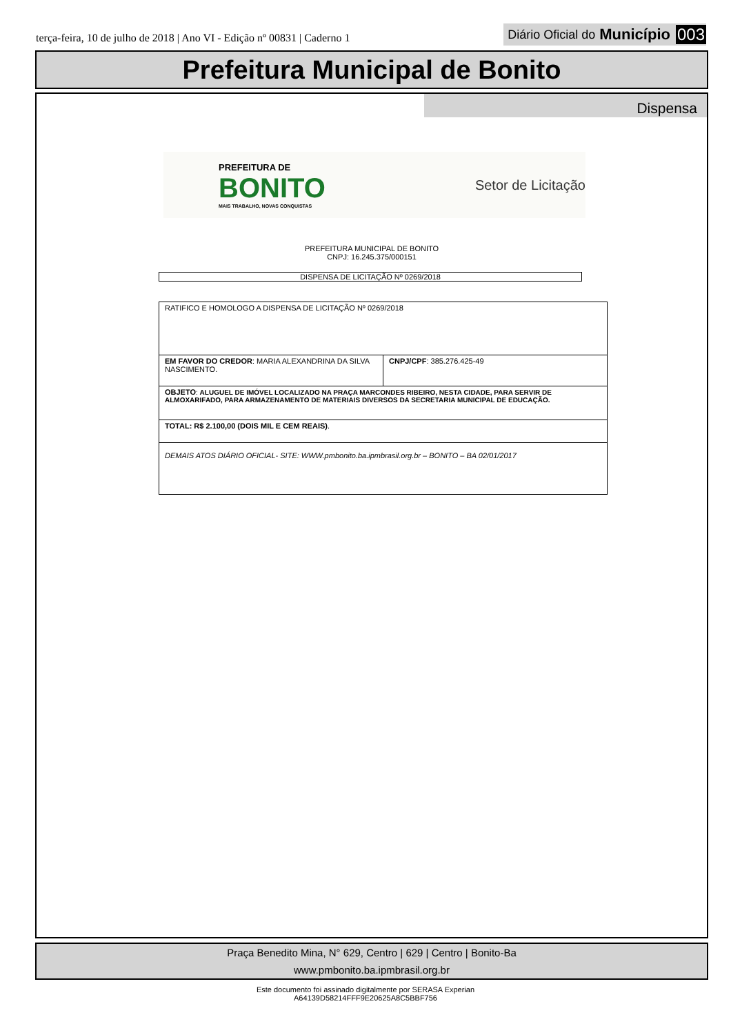terça-feira, 10 de julho de 2018 | Ano VI - Edição nº 00831 | Caderno 1
Diário Oficial do Município 003
Prefeitura Municipal de Bonito
Dispensa
PREFEITURA DE
BONITO
MAIS TRABALHO, NOVAS CONQUISTAS
Setor de Licitação
PREFEITURA MUNICIPAL DE BONITO
CNPJ: 16.245.375/000151
DISPENSA DE LICITAÇÃO Nº 0269/2018
| RATIFICO E HOMOLOGO A DISPENSA DE LICITAÇÃO Nº 0269/2018 | |
| EM FAVOR DO CREDOR : MARIA ALEXANDRINA DA SILVA NASCIMENTO. | CNPJ/CPF : 385.276.425-49 |
| OBJETO : ALUGUEL DE IMÓVEL LOCALIZADO NA PRAÇA MARCONDES RIBEIRO, NESTA CIDADE, PARA SERVIR DE ALMOXARIFADO, PARA ARMAZENAMENTO DE MATERIAIS DIVERSOS DA SECRETARIA MUNICIPAL DE EDUCAÇÃO. | |
| TOTAL: R$ 2.100,00 (DOIS MIL E CEM REAIS) . | |
| DEMAIS ATOS DIÁRIO OFICIAL- SITE: WWW.pmbonito.ba.ipmbrasil.org.br – BONITO – BA 02/01/2017 | |
Praça Benedito Mina, N° 629, Centro | 629 | Centro | Bonito-Ba
www.pmbonito.ba.ipmbrasil.org.br
Este documento foi assinado digitalmente por SERASA Experian
A64139D58214FFF9E20625A8C5BBF756